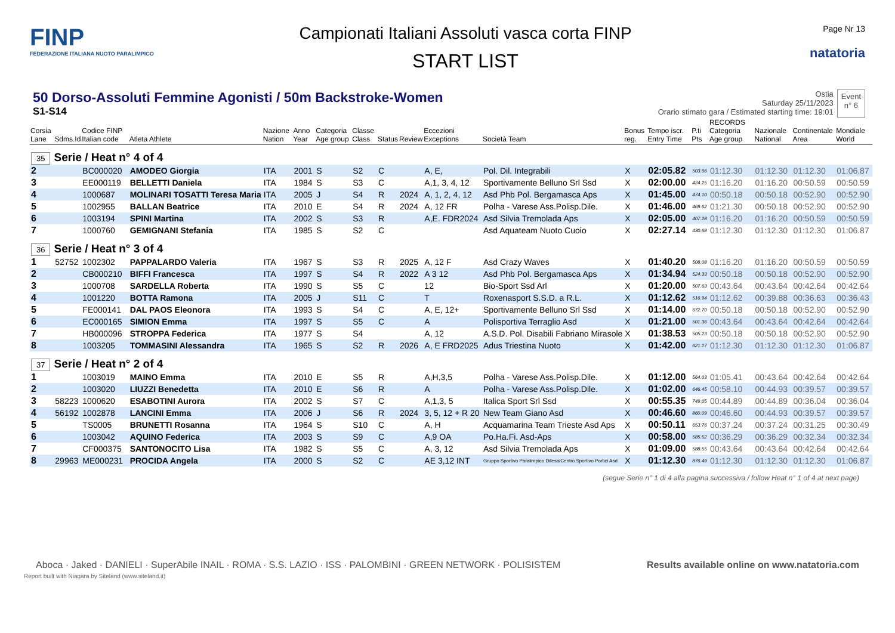FINP
FEDERAZIONE ITALIANA NUOTO PARALIMPICO
Campionati Italiani Assoluti vasca corta FINP
START LIST
Page Nr 13
natatoria
50 Dorso-Assoluti Femmine Agonisti / 50m Backstroke-Women
S1-S14
Ostia
Saturday 25/11/2023
Orario stimato gara / Estimated starting time: 19:01
Event
n° 6
| Corsia Lane | Sdms.Id | Codice FINP Italian code | Atleta Athlete | Nazione Nation | Anno Year | Categoria Age group | Classe Class | Status | Review | Eccezioni Exceptions | Società Team | Bonus reg. | Tempo iscr. Entry Time | P.ti Pts | RECORDS Categoria Age group | Nazionale National | Continentale Area | Mondiale World |
| --- | --- | --- | --- | --- | --- | --- | --- | --- | --- | --- | --- | --- | --- | --- | --- | --- | --- | --- |
| 35 Serie / Heat n° 4 of 4 | | | | | | | | | | | | | | | | | | |
| 2 | | BC000020 | AMODEO Giorgia | ITA | 2001 | S | S2 | C | | A, E, | Pol. Dil. Integrabili | X | 02:05.82 | 503.66 | 01:12.30 | 01:12.30 | 01:12.30 | 01:06.87 |
| 3 | | EE000119 | BELLETTI Daniela | ITA | 1984 | S | S3 | C | | A,1, 3, 4, 12 | Sportivamente Belluno Srl Ssd | X | 02:00.00 | 424.25 | 01:16.20 | 01:16.20 | 00:50.59 | 00:50.59 |
| 4 | | 1000687 | MOLINARI TOSATTI Teresa Maria | ITA | 2005 | J | S4 | R | 2024 | A, 1, 2, 4, 12 | Asd Phb Pol. Bergamasca Aps | X | 01:45.00 | 474.10 | 00:50.18 | 00:50.18 | 00:52.90 | 00:52.90 |
| 5 | | 1002955 | BALLAN Beatrice | ITA | 2010 | E | S4 | R | 2024 | A, 12 FR | Polha - Varese Ass.Polisp.Dile. | X | 01:46.00 | 469.62 | 01:21.30 | 00:50.18 | 00:52.90 | 00:52.90 |
| 6 | | 1003194 | SPINI Martina | ITA | 2002 | S | S3 | R | | A,E. FDR2024 | Asd Silvia Tremolada Aps | X | 02:05.00 | 407.28 | 01:16.20 | 01:16.20 | 00:50.59 | 00:50.59 |
| 7 | | 1000760 | GEMIGNANI Stefania | ITA | 1985 | S | S2 | C | | | Asd Aquateam Nuoto Cuoio | X | 02:27.14 | 430.68 | 01:12.30 | 01:12.30 | 01:12.30 | 01:06.87 |
| 36 Serie / Heat n° 3 of 4 | | | | | | | | | | | | | | | | | | |
| 1 | 52752 | 1002302 | PAPPALARDO Valeria | ITA | 1967 | S | S3 | R | 2025 | A, 12 F | Asd Crazy Waves | X | 01:40.20 | 508.08 | 01:16.20 | 01:16.20 | 00:50.59 | 00:50.59 |
| 2 | | CB000210 | BIFFI Francesca | ITA | 1997 | S | S4 | R | 2022 | A 3 12 | Asd Phb Pol. Bergamasca Aps | X | 01:34.94 | 524.33 | 00:50.18 | 00:50.18 | 00:52.90 | 00:52.90 |
| 3 | | 1000708 | SARDELLA Roberta | ITA | 1990 | S | S5 | C | | 12 | Bio-Sport Ssd Arl | X | 01:20.00 | 507.63 | 00:43.64 | 00:43.64 | 00:42.64 | 00:42.64 |
| 4 | | 1001220 | BOTTA Ramona | ITA | 2005 | J | S11 | C | | T | Roxenasport S.S.D. a R.L. | X | 01:12.62 | 516.94 | 01:12.62 | 00:39.88 | 00:36.63 | 00:36.43 |
| 5 | | FE000141 | DAL PAOS Eleonora | ITA | 1993 | S | S4 | C | | A, E, 12+ | Sportivamente Belluno Srl Ssd | X | 01:14.00 | 672.70 | 00:50.18 | 00:50.18 | 00:52.90 | 00:52.90 |
| 6 | | EC000165 | SIMION Emma | ITA | 1997 | S | S5 | C | | A | Polisportiva Terraglio Asd | X | 01:21.00 | 501.36 | 00:43.64 | 00:43.64 | 00:42.64 | 00:42.64 |
| 7 | | HB000096 | STROPPA Federica | ITA | 1977 | S | S4 | | | A, 12 | A.S.D. Pol. Disabili Fabriano Mirasole | X | 01:38.53 | 505.23 | 00:50.18 | 00:50.18 | 00:52.90 | 00:52.90 |
| 8 | | 1003205 | TOMMASINI Alessandra | ITA | 1965 | S | S2 | R | 2026 | A, E FRD2025 | Adus Triestina Nuoto | X | 01:42.00 | 621.27 | 01:12.30 | 01:12.30 | 01:12.30 | 01:06.87 |
| 37 Serie / Heat n° 2 of 4 | | | | | | | | | | | | | | | | | | |
| 1 | | 1003019 | MAINO Emma | ITA | 2010 | E | S5 | R | | A,H,3,5 | Polha - Varese Ass.Polisp.Dile. | X | 01:12.00 | 564.03 | 01:05.41 | 00:43.64 | 00:42.64 | 00:42.64 |
| 2 | | 1003020 | LIUZZI Benedetta | ITA | 2010 | E | S6 | R | | A | Polha - Varese Ass.Polisp.Dile. | X | 01:02.00 | 646.45 | 00:58.10 | 00:44.93 | 00:39.57 | 00:39.57 |
| 3 | 58223 | 1000620 | ESABOTINI Aurora | ITA | 2002 | S | S7 | C | | A,1,3, 5 | Italica Sport Srl Ssd | X | 00:55.35 | 749.05 | 00:44.89 | 00:44.89 | 00:36.04 | 00:36.04 |
| 4 | 56192 | 1002878 | LANCINI Emma | ITA | 2006 | J | S6 | R | 2024 | 3, 5, 12 + R 20 | New Team Giano Asd | X | 00:46.60 | 860.09 | 00:46.60 | 00:44.93 | 00:39.57 | 00:39.57 |
| 5 | | TS0005 | BRUNETTI Rosanna | ITA | 1964 | S | S10 | C | | A, H | Acquamarina Team Trieste Asd Aps | X | 00:50.11 | 653.76 | 00:37.24 | 00:37.24 | 00:31.25 | 00:30.49 |
| 6 | | 1003042 | AQUINO Federica | ITA | 2003 | S | S9 | C | | A,9 OA | Po.Ha.Fi. Asd-Aps | X | 00:58.00 | 585.52 | 00:36.29 | 00:36.29 | 00:32.34 | 00:32.34 |
| 7 | | CF000375 | SANTONOCITO Lisa | ITA | 1982 | S | S5 | C | | A, 3, 12 | Asd Silvia Tremolada Aps | X | 01:09.00 | 588.55 | 00:43.64 | 00:43.64 | 00:42.64 | 00:42.64 |
| 8 | 29963 | ME000231 | PROCIDA Angela | ITA | 2000 | S | S2 | C | | AE 3,12 INT | Gruppo Sportivo Paralimpico Difesa/Centro Sportivo Portici Asd | X | 01:12.30 | 876.49 | 01:12.30 | 01:12.30 | 01:12.30 | 01:06.87 |
(segue Serie n° 1 di 4 alla pagina successiva / follow Heat n° 1 of 4 at next page)
Aboca · Jaked · DANIELI · SuperAbile INAIL · ROMA · S.S. LAZIO · ISS · PALOMBINI · GREEN NETWORK · POLISISTEM Results available online on www.natatoria.com
Report built with Niagara by Siteland (www.siteland.it)